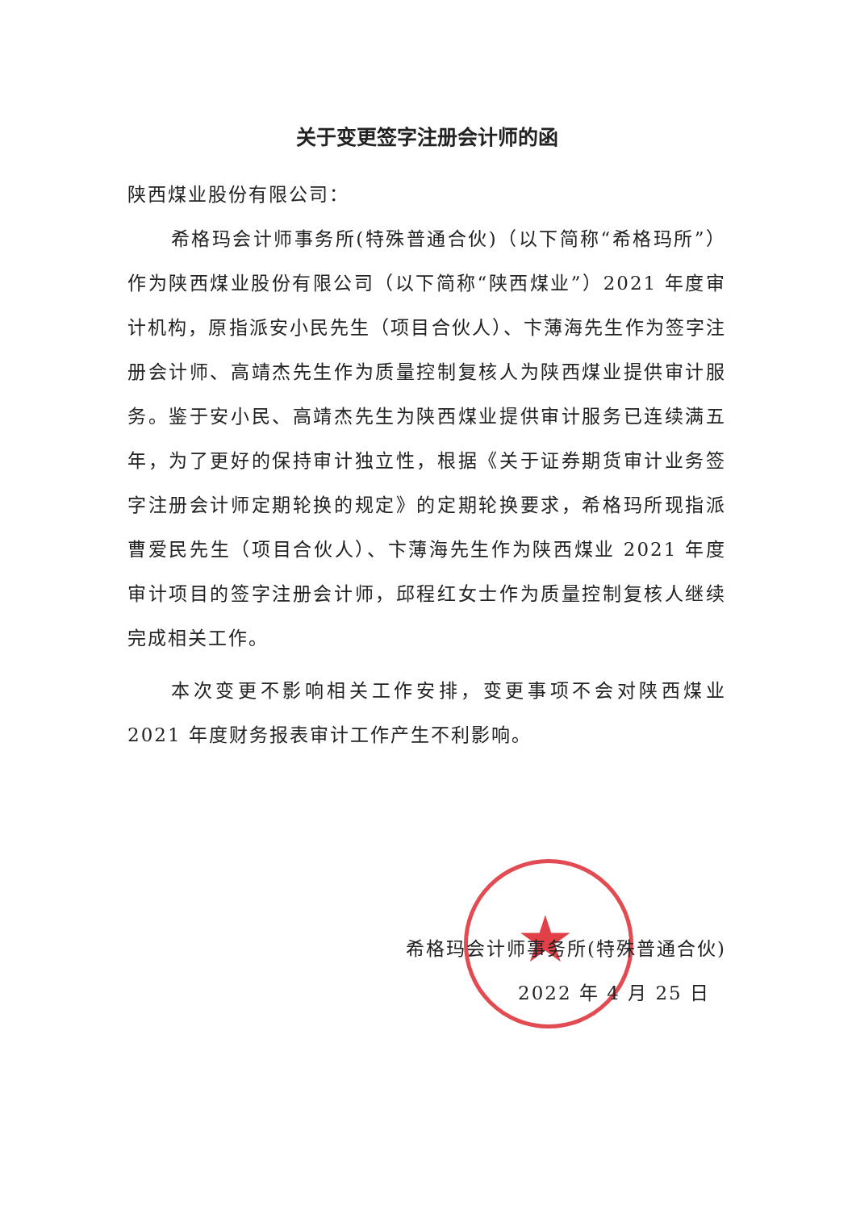★
关于变更签字注册会计师的函
陕西煤业股份有限公司：
希格玛会计师事务所(特殊普通合伙)（以下简称“希格玛所”）作为陕西煤业股份有限公司（以下简称“陕西煤业”）2021 年度审计机构，原指派安小民先生（项目合伙人）、卞薄海先生作为签字注册会计师、高靖杰先生作为质量控制复核人为陕西煤业提供审计服务。鉴于安小民、高靖杰先生为陕西煤业提供审计服务已连续满五年，为了更好的保持审计独立性，根据《关于证券期货审计业务签字注册会计师定期轮换的规定》的定期轮换要求，希格玛所现指派曹爱民先生（项目合伙人）、卞薄海先生作为陕西煤业 2021 年度审计项目的签字注册会计师，邱程红女士作为质量控制复核人继续完成相关工作。
本次变更不影响相关工作安排，变更事项不会对陕西煤业 2021 年度财务报表审计工作产生不利影响。
希格玛会计师事务所(特殊普通合伙)
2022 年 4 月 25 日